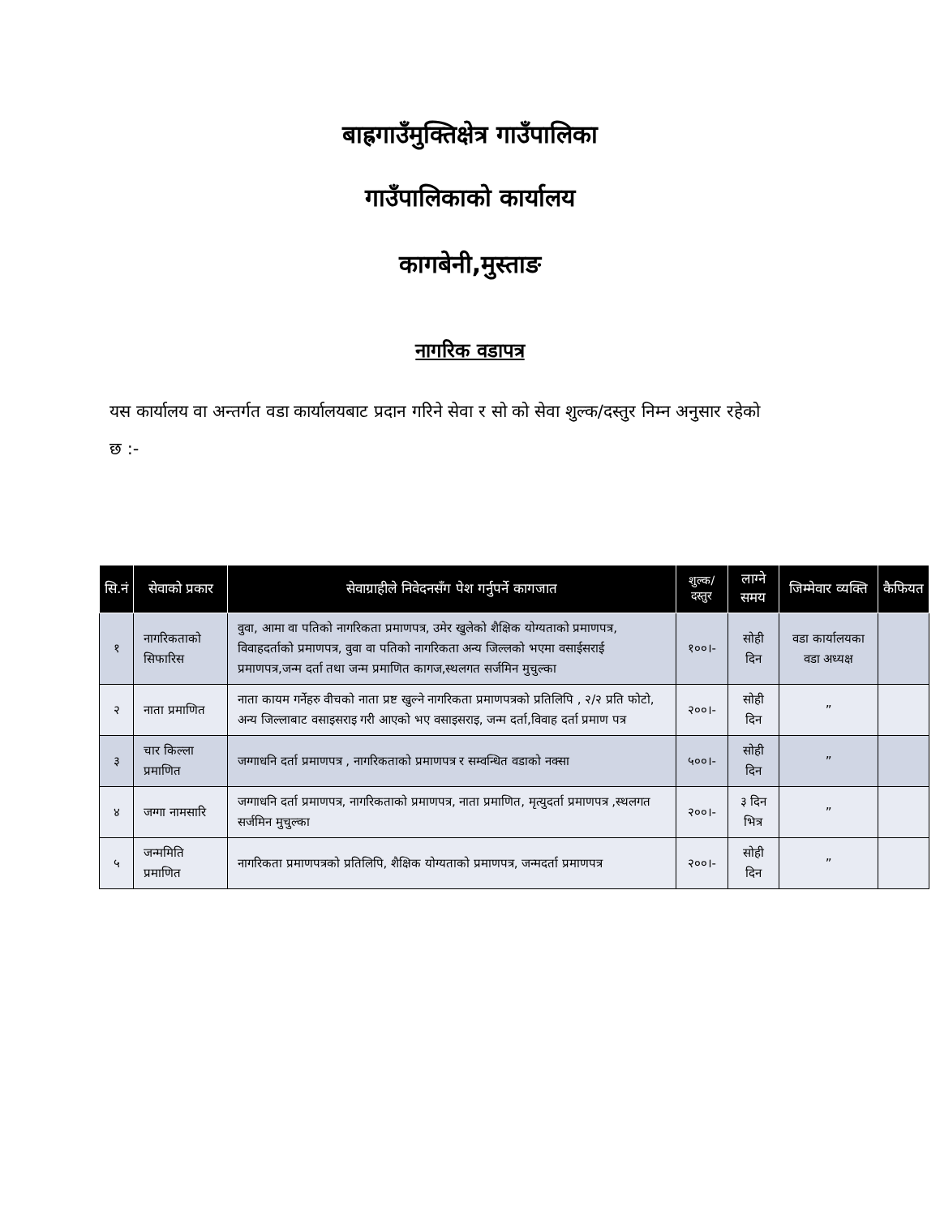बाह्रगाउँमुक्तिक्षेत्र गाउँपालिका
गाउँपालिकाको कार्यालय
कागबेनी,मुस्ताङ
नागरिक वडापत्र
यस कार्यालय वा अन्तर्गत वडा कार्यालयबाट प्रदान गरिने सेवा र सो को सेवा शुल्क/दस्तुर निम्न अनुसार रहेको छ :-
| सि.नं | सेवाको प्रकार | सेवाग्राहीले निवेदनसँग पेश गर्नुपर्ने कागजात | शुल्क/दस्तुर | लाग्ने समय | जिम्मेवार व्यक्ति | कैफियत |
| --- | --- | --- | --- | --- | --- | --- |
| १ | नागरिकताको सिफारिस | वुवा, आमा वा पतिको नागरिकता प्रमाणपत्र, उमेर खुलेको शैक्षिक योग्यताको प्रमाणपत्र, विवाहदर्ताको प्रमाणपत्र, वुवा वा पतिको नागरिकता अन्य जिल्लको भएमा वसाईसराई प्रमाणपत्र,जन्म दर्ता तथा जन्म प्रमाणित कागज,स्थलगत सर्जमिन मुचुल्का | १००।- | सोही दिन | वडा कार्यालयका वडा अध्यक्ष | |
| २ | नाता प्रमाणित | नाता कायम गर्नेहरु वीचको नाता प्रष्ट खुल्ने नागरिकता प्रमाणपत्रको प्रतिलिपि , २/२ प्रति फोटो, अन्य जिल्लाबाट वसाइसराइ गरी आएको भए वसाइसराइ, जन्म दर्ता,विवाह दर्ता प्रमाण पत्र | २००।- | सोही दिन | ” | |
| ३ | चार किल्ला प्रमाणित | जग्गाधनि दर्ता प्रमाणपत्र , नागरिकताको प्रमाणपत्र र सम्वन्धित वडाको नक्सा | ५००।- | सोही दिन | ” | |
| ४ | जग्गा नामसारि | जग्गाधनि दर्ता प्रमाणपत्र, नागरिकताको प्रमाणपत्र, नाता प्रमाणित, मृत्युदर्ता प्रमाणपत्र ,स्थलगत सर्जमिन मुचुल्का | २००।- | ३ दिन भित्र | ” | |
| ५ | जन्ममिति प्रमाणित | नागरिकता प्रमाणपत्रको प्रतिलिपि, शैक्षिक योग्यताको प्रमाणपत्र, जन्मदर्ता प्रमाणपत्र | २००।- | सोही दिन | ” | |